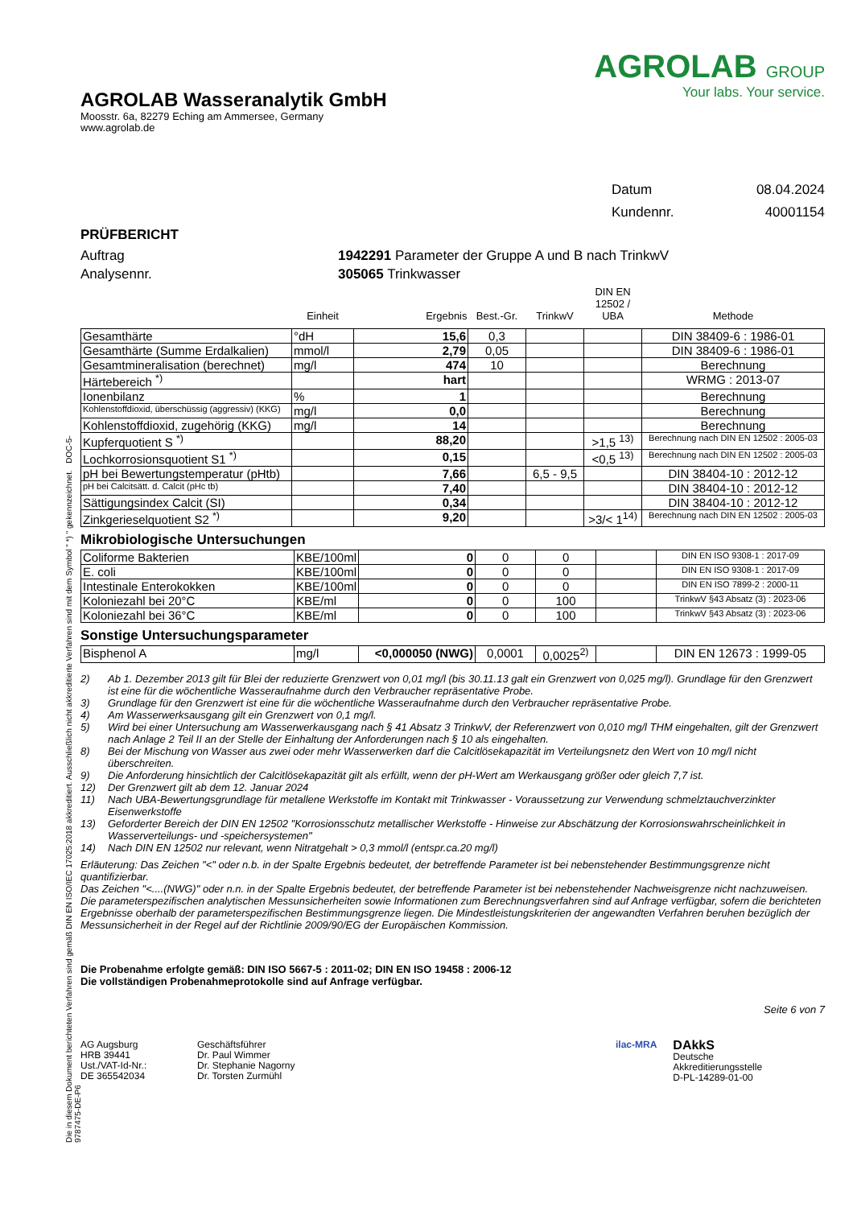AGROLAB Wasseranalytik GmbH
Moosstr. 6a, 82279 Eching am Ammersee, Germany
www.agrolab.de
AGROLAB GROUP
Your labs. Your service.
Datum 08.04.2024
Kundennr. 40001154
PRÜFBERICHT
Auftrag 1942291 Parameter der Gruppe A und B nach TrinkwV
Analysennr. 305065 Trinkwasser
| | Einheit | Ergebnis | Best.-Gr. | TrinkwV | DIN EN 12502 / UBA | Methode |
| --- | --- | --- | --- | --- | --- | --- |
| Gesamthärte | °dH | 15,6 | 0,3 | | | DIN 38409-6 : 1986-01 |
| Gesamthärte (Summe Erdalkalien) | mmol/l | 2,79 | 0,05 | | | DIN 38409-6 : 1986-01 |
| Gesamtmineralisation (berechnet) | mg/l | 474 | 10 | | | Berechnung |
| Härtebereich <sup>*)</sup> | | hart | | | | WRMG : 2013-07 |
| Ionenbilanz | % | 1 | | | | Berechnung |
| Kohlenstoffdioxid, überschüssig (aggressiv) (KKG) | mg/l | 0,0 | | | | Berechnung |
| Kohlenstoffdioxid, zugehörig (KKG) | mg/l | 14 | | | | Berechnung |
| Kupferquotient S <sup>*)</sup> | | 88,20 | | | >1,5 <sup>13)</sup> | Berechnung nach DIN EN 12502 : 2005-03 |
| Lochkorrosionsquotient S1 <sup>*)</sup> | | 0,15 | | | <0,5 <sup>13)</sup> | Berechnung nach DIN EN 12502 : 2005-03 |
| pH bei Bewertungstemperatur (pHtb) | | 7,66 | | 6,5 - 9,5 | | DIN 38404-10 : 2012-12 |
| pH bei Calcitsätt. d. Calcit (pHc tb) | | 7,40 | | | | DIN 38404-10 : 2012-12 |
| Sättigungsindex Calcit (SI) | | 0,34 | | | | DIN 38404-10 : 2012-12 |
| Zinkgerieselquotient S2 <sup>*)</sup> | | 9,20 | | | >3/< 1<sup>14)</sup> | Berechnung nach DIN EN 12502 : 2005-03 |
Mikrobiologische Untersuchungen
| Coliforme Bakterien | KBE/100ml | 0 | 0 | 0 | | DIN EN ISO 9308-1 : 2017-09 |
| E. coli | KBE/100ml | 0 | 0 | 0 | | DIN EN ISO 9308-1 : 2017-09 |
| Intestinale Enterokokken | KBE/100ml | 0 | 0 | 0 | | DIN EN ISO 7899-2 : 2000-11 |
| Koloniezahl bei 20°C | KBE/ml | 0 | 0 | 100 | | TrinkwV §43 Absatz (3) : 2023-06 |
| Koloniezahl bei 36°C | KBE/ml | 0 | 0 | 100 | | TrinkwV §43 Absatz (3) : 2023-06 |
Sonstige Untersuchungsparameter
| Bisphenol A | mg/l | <0,000050 (NWG) | 0,0001 | 0,0025<sup>2)</sup> | | DIN EN 12673 : 1999-05 |
2) Ab 1. Dezember 2013 gilt für Blei der reduzierte Grenzwert von 0,01 mg/l (bis 30.11.13 galt ein Grenzwert von 0,025 mg/l). Grundlage für den Grenzwert ist eine für die wöchentliche Wasseraufnahme durch den Verbraucher repräsentative Probe.
3) Grundlage für den Grenzwert ist eine für die wöchentliche Wasseraufnahme durch den Verbraucher repräsentative Probe.
4) Am Wasserwerksausgang gilt ein Grenzwert von 0,1 mg/l.
5) Wird bei einer Untersuchung am Wasserwerkausgang nach § 41 Absatz 3 TrinkwV, der Referenzwert von 0,010 mg/l THM eingehalten, gilt der Grenzwert nach Anlage 2 Teil II an der Stelle der Einhaltung der Anforderungen nach § 10 als eingehalten.
8) Bei der Mischung von Wasser aus zwei oder mehr Wasserwerken darf die Calcitlösekapazität im Verteilungsnetz den Wert von 10 mg/l nicht überschreiten.
9) Die Anforderung hinsichtlich der Calcitlösekapazität gilt als erfüllt, wenn der pH-Wert am Werkausgang größer oder gleich 7,7 ist.
12) Der Grenzwert gilt ab dem 12. Januar 2024
11) Nach UBA-Bewertungsgrundlage für metallene Werkstoffe im Kontakt mit Trinkwasser - Voraussetzung zur Verwendung schmelztauchverzinkter Eisenwerkstoffe
13) Geforderter Bereich der DIN EN 12502 "Korrosionsschutz metallischer Werkstoffe - Hinweise zur Abschätzung der Korrosionswahrscheinlichkeit in Wasserverteilungs- und -speichersystemen"
14) Nach DIN EN 12502 nur relevant, wenn Nitratgehalt > 0,3 mmol/l (entspr.ca.20 mg/l)
Erläuterung: Das Zeichen "<" oder n.b. in der Spalte Ergebnis bedeutet, der betreffende Parameter ist bei nebenstehender Bestimmungsgrenze nicht quantifizierbar.
Das Zeichen "<....(NWG)" oder n.n. in der Spalte Ergebnis bedeutet, der betreffende Parameter ist bei nebenstehender Nachweisgrenze nicht nachzuweisen.
Die parameterspezifischen analytischen Messunsicherheiten sowie Informationen zum Berechnungsverfahren sind auf Anfrage verfügbar, sofern die berichteten Ergebnisse oberhalb der parameterspezifischen Bestimmungsgrenze liegen. Die Mindestleistungskriterien der angewandten Verfahren beruhen bezüglich der Messunsicherheit in der Regel auf der Richtlinie 2009/90/EG der Europäischen Kommission.
Die Probenahme erfolgte gemäß: DIN ISO 5667-5 : 2011-02; DIN EN ISO 19458 : 2006-12
Die vollständigen Probenahmeprotokolle sind auf Anfrage verfügbar.
Seite 6 von 7
AG Augsburg
HRB 39441
Ust./VAT-Id-Nr.:
DE 365542034
Geschäftsführer
Dr. Paul Wimmer
Dr. Stephanie Nagorny
Dr. Torsten Zurmühl
ilac-MRA
DAkkS
Deutsche
Akkreditierungsstelle
D-PL-14289-01-00
Die in diesem Dokument berichteten Verfahren sind gemäß DIN EN ISO/IEC 17025:2018 akkreditiert. Ausschließlich nicht akkreditierte Verfahren sind mit dem Symbol " *) " gekennzeichnet. DOC-5-9787475-DE-P6